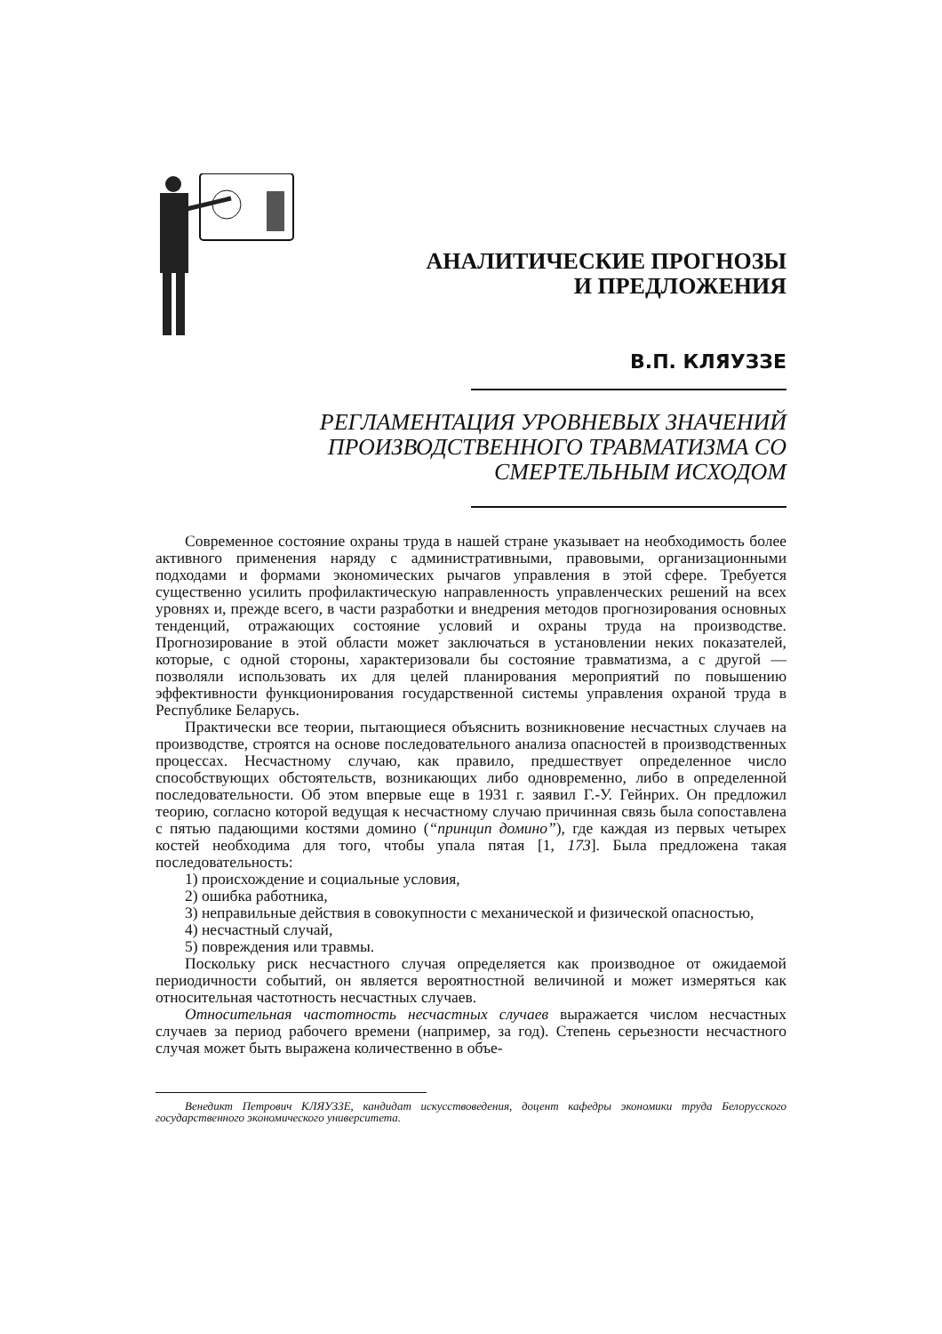АНАЛИТИЧЕСКИЕ ПРОГНОЗЫ
И ПРЕДЛОЖЕНИЯ
В.П. КЛЯУЗЗЕ
РЕГЛАМЕНТАЦИЯ УРОВНЕВЫХ ЗНАЧЕНИЙ
ПРОИЗВОДСТВЕННОГО ТРАВМАТИЗМА СО
СМЕРТЕЛЬНЫМ ИСХОДОМ
Современное состояние охраны труда в нашей стране указывает на необходимость более активного применения наряду с административными, правовыми, организационными подходами и формами экономических рычагов управления в этой сфере. Требуется существенно усилить профилактическую направленность управленческих решений на всех уровнях и, прежде всего, в части разработки и внедрения методов прогнозирования основных тенденций, отражающих состояние условий и охраны труда на производстве. Прогнозирование в этой области может заключаться в установлении неких показателей, которые, с одной стороны, характеризовали бы состояние травматизма, а с другой — позволяли использовать их для целей планирования мероприятий по повышению эффективности функционирования государственной системы управления охраной труда в Республике Беларусь.
Практически все теории, пытающиеся объяснить возникновение несчастных случаев на производстве, строятся на основе последовательного анализа опасностей в производственных процессах. Несчастному случаю, как правило, предшествует определенное число способствующих обстоятельств, возникающих либо одновременно, либо в определенной последовательности. Об этом впервые еще в 1931 г. заявил Г.-У. Гейнрих. Он предложил теорию, согласно которой ведущая к несчастному случаю причинная связь была сопоставлена с пятью падающими костями домино (“принцип домино”), где каждая из первых четырех костей необходима для того, чтобы упала пятая [1, 173]. Была предложена такая последовательность:
1) происхождение и социальные условия,
2) ошибка работника,
3) неправильные действия в совокупности с механической и физической опасностью,
4) несчастный случай,
5) повреждения или травмы.
Поскольку риск несчастного случая определяется как производное от ожидаемой периодичности событий, он является вероятностной величиной и может измеряться как относительная частотность несчастных случаев.
Относительная частотность несчастных случаев выражается числом несчастных случаев за период рабочего времени (например, за год). Степень серьезности несчастного случая может быть выражена количественно в объе-
Венедикт Петрович КЛЯУЗЗЕ, кандидат искусствоведения, доцент кафедры экономики труда Белорусского государственного экономического университета.